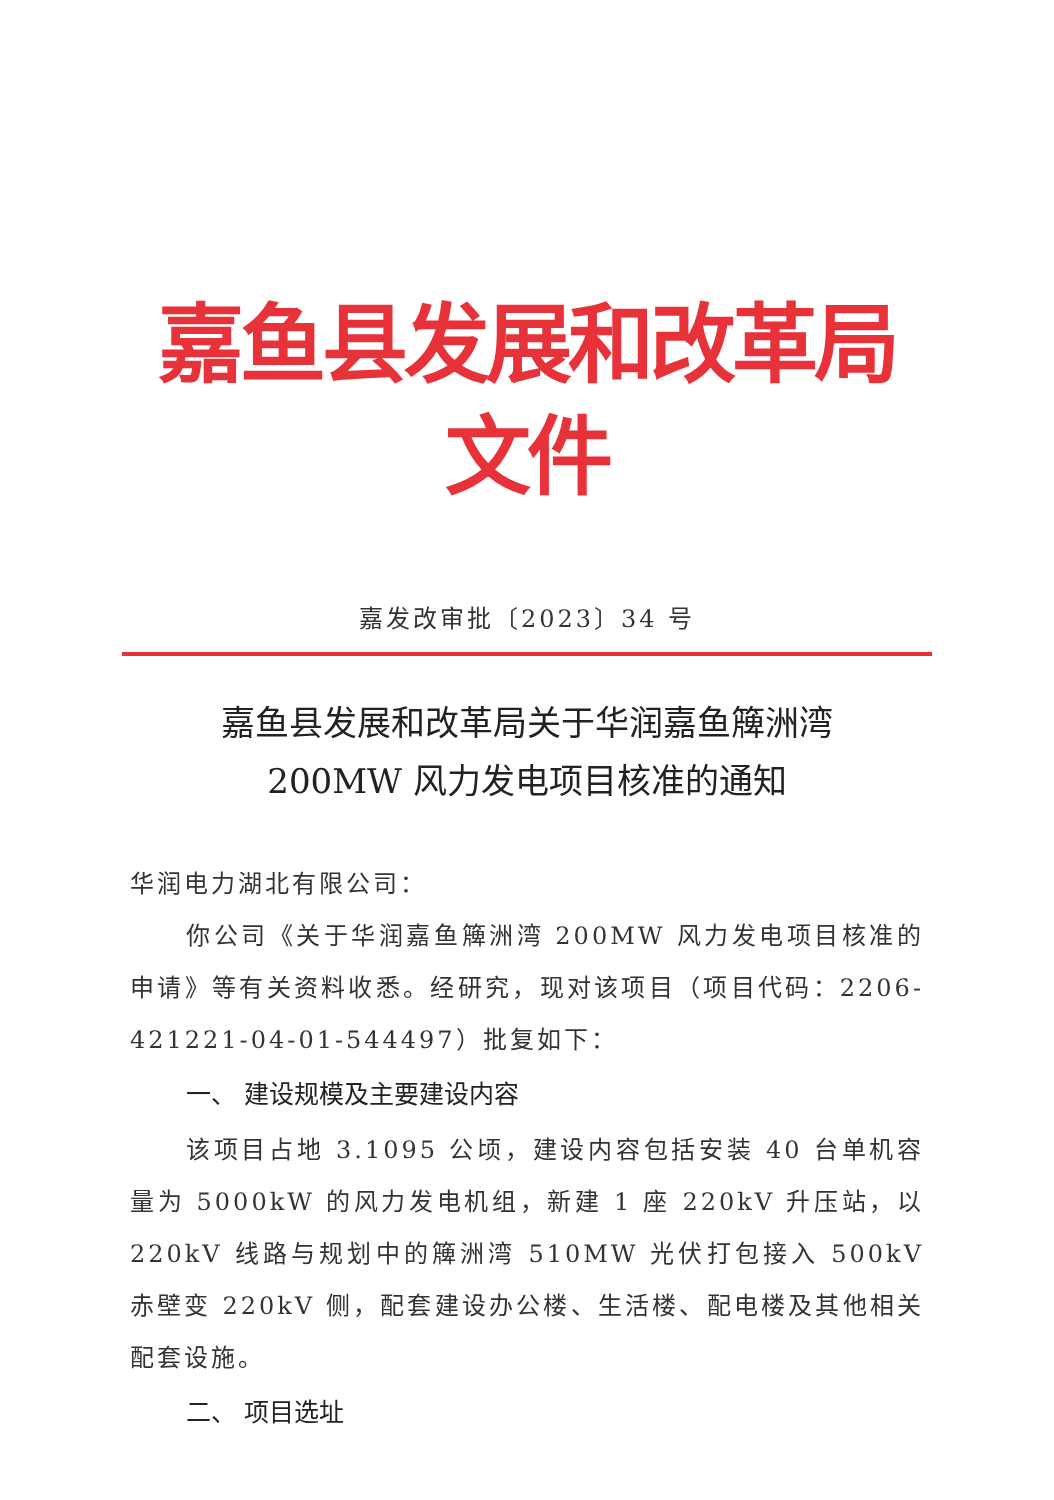嘉鱼县发展和改革局文件
嘉发改审批〔2023〕34 号
嘉鱼县发展和改革局关于华润嘉鱼簰洲湾
200MW 风力发电项目核准的通知
华润电力湖北有限公司：
你公司《关于华润嘉鱼簰洲湾 200MW 风力发电项目核准的申请》等有关资料收悉。经研究，现对该项目（项目代码：2206-421221-04-01-544497）批复如下：
一、 建设规模及主要建设内容
该项目占地 3.1095 公顷，建设内容包括安装 40 台单机容量为 5000kW 的风力发电机组，新建 1 座 220kV 升压站，以 220kV 线路与规划中的簰洲湾 510MW 光伏打包接入 500kV 赤壁变 220kV 侧，配套建设办公楼、生活楼、配电楼及其他相关配套设施。
二、 项目选址